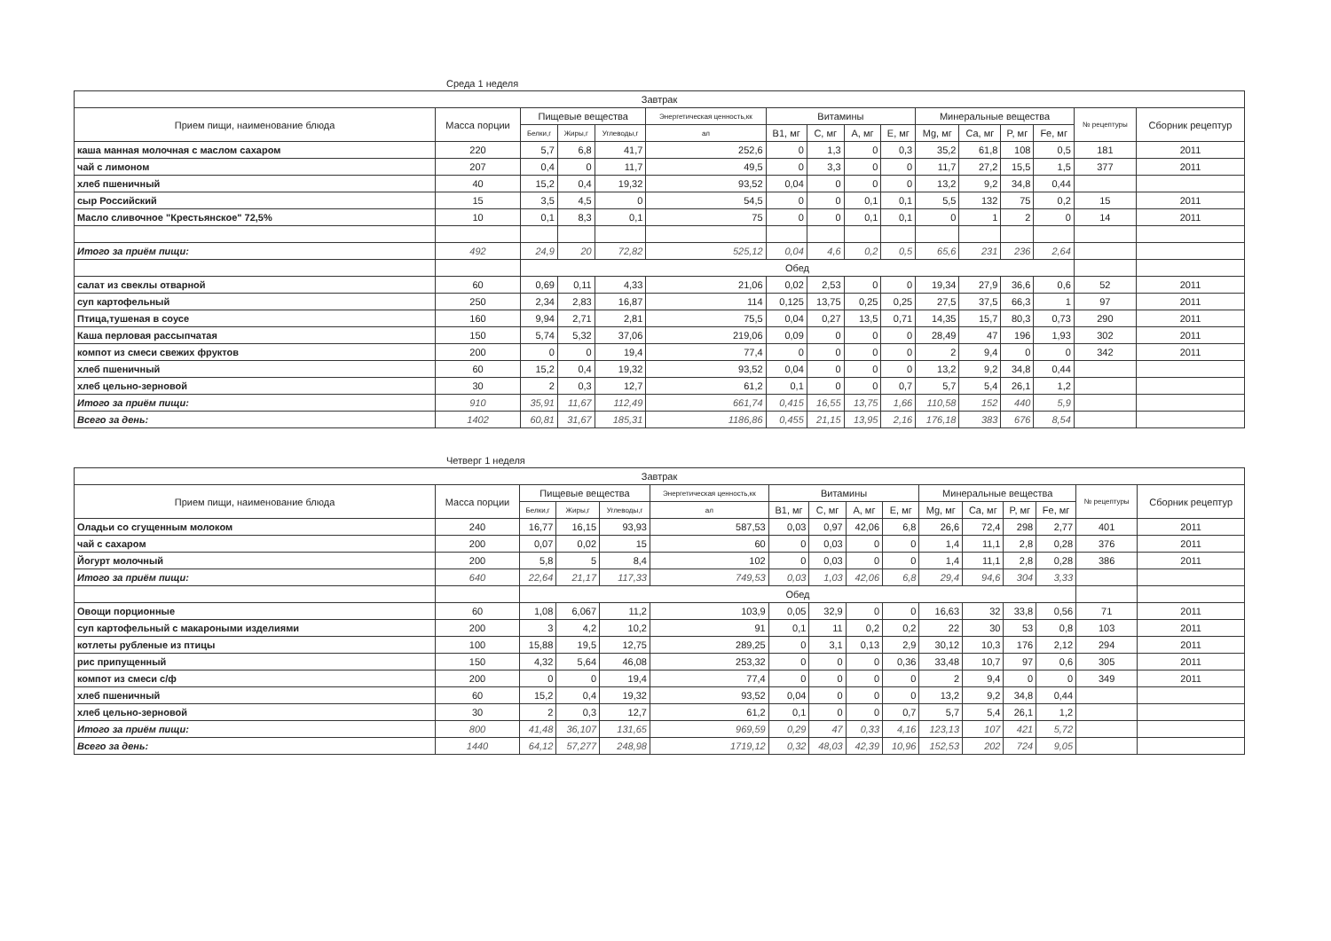Среда 1 неделя
| Завтрак | | | | | | | | | | | | | | | |
| --- | --- | --- | --- | --- | --- | --- | --- | --- | --- | --- | --- | --- | --- | --- | --- |
| Прием пищи, наименование блюда | Масса порции | Пищевые вещества | | | Энергетическая ценность,кк | Витамины | | | | Минеральные вещества | | | | № рецептуры | Сборник рецептур |
| | | Белки,г | Жиры,г | Углеводы,г | ал | B1, мг | C, мг | A, мг | E, мг | Mg, мг | Ca, мг | P, мг | Fe, мг | | |
| каша манная молочная с маслом сахаром | 220 | 5,7 | 6,8 | 41,7 | 252,6 | 0 | 1,3 | 0 | 0,3 | 35,2 | 61,8 | 108 | 0,5 | 181 | 2011 |
| чай с лимоном | 207 | 0,4 | 0 | 11,7 | 49,5 | 0 | 3,3 | 0 | 0 | 11,7 | 27,2 | 15,5 | 1,5 | 377 | 2011 |
| хлеб пшеничный | 40 | 15,2 | 0,4 | 19,32 | 93,52 | 0,04 | 0 | 0 | 0 | 13,2 | 9,2 | 34,8 | 0,44 | | |
| сыр Российский | 15 | 3,5 | 4,5 | 0 | 54,5 | 0 | 0 | 0,1 | 0,1 | 5,5 | 132 | 75 | 0,2 | 15 | 2011 |
| Масло сливочное "Крестьянское" 72,5% | 10 | 0,1 | 8,3 | 0,1 | 75 | 0 | 0 | 0,1 | 0,1 | 0 | 1 | 2 | 0 | 14 | 2011 |
| Итого за приём пищи: | 492 | 24,9 | 20 | 72,82 | 525,12 | 0,04 | 4,6 | 0,2 | 0,5 | 65,6 | 231 | 236 | 2,64 | | |
| | | Обед | | | | | | | | | | | | | |
| салат из свеклы отварной | 60 | 0,69 | 0,11 | 4,33 | 21,06 | 0,02 | 2,53 | 0 | 0 | 19,34 | 27,9 | 36,6 | 0,6 | 52 | 2011 |
| суп картофельный | 250 | 2,34 | 2,83 | 16,87 | 114 | 0,125 | 13,75 | 0,25 | 0,25 | 27,5 | 37,5 | 66,3 | 1 | 97 | 2011 |
| Птица,тушеная в соусе | 160 | 9,94 | 2,71 | 2,81 | 75,5 | 0,04 | 0,27 | 13,5 | 0,71 | 14,35 | 15,7 | 80,3 | 0,73 | 290 | 2011 |
| Каша перловая рассыпчатая | 150 | 5,74 | 5,32 | 37,06 | 219,06 | 0,09 | 0 | 0 | 0 | 28,49 | 47 | 196 | 1,93 | 302 | 2011 |
| компот из смеси свежих фруктов | 200 | 0 | 0 | 19,4 | 77,4 | 0 | 0 | 0 | 0 | 2 | 9,4 | 0 | 0 | 342 | 2011 |
| хлеб пшеничный | 60 | 15,2 | 0,4 | 19,32 | 93,52 | 0,04 | 0 | 0 | 0 | 13,2 | 9,2 | 34,8 | 0,44 | | |
| хлеб цельно-зерновой | 30 | 2 | 0,3 | 12,7 | 61,2 | 0,1 | 0 | 0 | 0,7 | 5,7 | 5,4 | 26,1 | 1,2 | | |
| Итого за приём пищи: | 910 | 35,91 | 11,67 | 112,49 | 661,74 | 0,415 | 16,55 | 13,75 | 1,66 | 110,58 | 152 | 440 | 5,9 | | |
| Всего за день: | 1402 | 60,81 | 31,67 | 185,31 | 1186,86 | 0,455 | 21,15 | 13,95 | 2,16 | 176,18 | 383 | 676 | 8,54 | | |
Четверг 1 неделя
| Завтрак | | | | | | | | | | | | | | | |
| --- | --- | --- | --- | --- | --- | --- | --- | --- | --- | --- | --- | --- | --- | --- | --- |
| Прием пищи, наименование блюда | Масса порции | Пищевые вещества | | | Энергетическая ценность,кк | Витамины | | | | Минеральные вещества | | | | № рецептуры | Сборник рецептур |
| | | Белки,г | Жиры,г | Углеводы,г | ал | B1, мг | C, мг | A, мг | E, мг | Mg, мг | Ca, мг | P, мг | Fe, мг | | |
| Оладьи со сгущенным молоком | 240 | 16,77 | 16,15 | 93,93 | 587,53 | 0,03 | 0,97 | 42,06 | 6,8 | 26,6 | 72,4 | 298 | 2,77 | 401 | 2011 |
| чай с сахаром | 200 | 0,07 | 0,02 | 15 | 60 | 0 | 0,03 | 0 | 0 | 1,4 | 11,1 | 2,8 | 0,28 | 376 | 2011 |
| Йогурт молочный | 200 | 5,8 | 5 | 8,4 | 102 | 0 | 0,03 | 0 | 0 | 1,4 | 11,1 | 2,8 | 0,28 | 386 | 2011 |
| Итого за приём пищи: | 640 | 22,64 | 21,17 | 117,33 | 749,53 | 0,03 | 1,03 | 42,06 | 6,8 | 29,4 | 94,6 | 304 | 3,33 | | |
| | | Обед | | | | | | | | | | | | | |
| Овощи порционные | 60 | 1,08 | 6,067 | 11,2 | 103,9 | 0,05 | 32,9 | 0 | 0 | 16,63 | 32 | 33,8 | 0,56 | 71 | 2011 |
| суп картофельный с макароными изделиями | 200 | 3 | 4,2 | 10,2 | 91 | 0,1 | 11 | 0,2 | 0,2 | 22 | 30 | 53 | 0,8 | 103 | 2011 |
| котлеты рубленые из птицы | 100 | 15,88 | 19,5 | 12,75 | 289,25 | 0 | 3,1 | 0,13 | 2,9 | 30,12 | 10,3 | 176 | 2,12 | 294 | 2011 |
| рис припущенный | 150 | 4,32 | 5,64 | 46,08 | 253,32 | 0 | 0 | 0 | 0,36 | 33,48 | 10,7 | 97 | 0,6 | 305 | 2011 |
| компот из смеси с/ф | 200 | 0 | 0 | 19,4 | 77,4 | 0 | 0 | 0 | 0 | 2 | 9,4 | 0 | 0 | 349 | 2011 |
| хлеб пшеничный | 60 | 15,2 | 0,4 | 19,32 | 93,52 | 0,04 | 0 | 0 | 0 | 13,2 | 9,2 | 34,8 | 0,44 | | |
| хлеб цельно-зерновой | 30 | 2 | 0,3 | 12,7 | 61,2 | 0,1 | 0 | 0 | 0,7 | 5,7 | 5,4 | 26,1 | 1,2 | | |
| Итого за приём пищи: | 800 | 41,48 | 36,107 | 131,65 | 969,59 | 0,29 | 47 | 0,33 | 4,16 | 123,13 | 107 | 421 | 5,72 | | |
| Всего за день: | 1440 | 64,12 | 57,277 | 248,98 | 1719,12 | 0,32 | 48,03 | 42,39 | 10,96 | 152,53 | 202 | 724 | 9,05 | | |